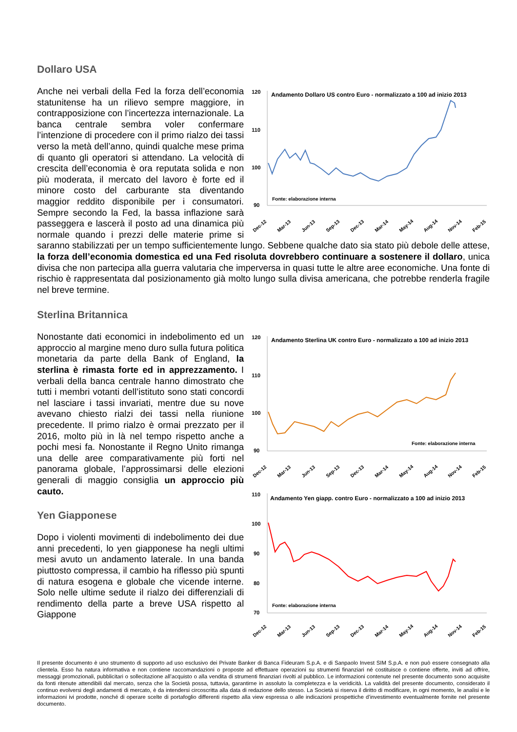Dollaro USA
120
110
100
90
Andamento Dollaro US contro Euro - normalizzato a 100 ad inizio 2013
Fonte: elaborazione interna
Dec-12
Mar-13
Jun-13
Sep-13
Dec-13
Mar-14
May-14
Aug-14
Nov-14
Feb-15
Anche nei verbali della Fed la forza dell’economia statunitense ha un rilievo sempre maggiore, in contrapposizione con l’incertezza internazionale. La banca centrale sembra voler confermare l’intenzione di procedere con il primo rialzo dei tassi verso la metà dell’anno, quindi qualche mese prima di quanto gli operatori si attendano. La velocità di crescita dell’economia è ora reputata solida e non più moderata, il mercato del lavoro è forte ed il minore costo del carburante sta diventando maggior reddito disponibile per i consumatori. Sempre secondo la Fed, la bassa inflazione sarà passeggera e lascerà il posto ad una dinamica più normale quando i prezzi delle materie prime si saranno stabilizzati per un tempo sufficientemente lungo. Sebbene qualche dato sia stato più debole delle attese, la forza dell’economia domestica ed una Fed risoluta dovrebbero continuare a sostenere il dollaro, unica divisa che non partecipa alla guerra valutaria che imperversa in quasi tutte le altre aree economiche. Una fonte di rischio è rappresentata dal posizionamento già molto lungo sulla divisa americana, che potrebbe renderla fragile nel breve termine.
Sterlina Britannica
120
110
100
90
Andamento Sterlina UK contro Euro - normalizzato a 100 ad inizio 2013
Fonte: elaborazione interna
Dec-12
Mar-13
Jun-13
Sep-13
Dec-13
Mar-14
May-14
Aug-14
Nov-14
Feb-15
110
100
90
80
70
Andamento Yen giapp. contro Euro - normalizzato a 100 ad inizio 2013
Fonte: elaborazione interna
Dec-12
Mar-13
Jun-13
Sep-13
Dec-13
Mar-14
May-14
Aug-14
Nov-14
Feb-15
Nonostante dati economici in indebolimento ed un approccio al margine meno duro sulla futura politica monetaria da parte della Bank of England, la sterlina è rimasta forte ed in apprezzamento. I verbali della banca centrale hanno dimostrato che tutti i membri votanti dell’istituto sono stati concordi nel lasciare i tassi invariati, mentre due su nove avevano chiesto rialzi dei tassi nella riunione precedente. Il primo rialzo è ormai prezzato per il 2016, molto più in là nel tempo rispetto anche a pochi mesi fa. Nonostante il Regno Unito rimanga una delle aree comparativamente più forti nel panorama globale, l’approssimarsi delle elezioni generali di maggio consiglia un approccio più cauto.
Yen Giapponese
Dopo i violenti movimenti di indebolimento dei due anni precedenti, lo yen giapponese ha negli ultimi mesi avuto un andamento laterale. In una banda piuttosto compressa, il cambio ha riflesso più spunti di natura esogena e globale che vicende interne. Solo nelle ultime sedute il rialzo dei differenziali di rendimento della parte a breve USA rispetto al Giappone
Il presente documento è uno strumento di supporto ad uso esclusivo dei Private Banker di Banca Fideuram S.p.A. e di Sanpaolo Invest SIM S.p.A. e non può essere consegnato alla clientela. Esso ha natura informativa e non contiene raccomandazioni o proposte ad effettuare operazioni su strumenti finanziari né costituisce o contiene offerte, inviti ad offrire, messaggi promozionali, pubblicitari o sollecitazione all’acquisto o alla vendita di strumenti finanziari rivolti al pubblico. Le informazioni contenute nel presente documento sono acquisite da fonti ritenute attendibili dal mercato, senza che la Società possa, tuttavia, garantirne in assoluto la completezza e la veridicità. La validità del presente documento, considerato il continuo evolversi degli andamenti di mercato, è da intendersi circoscritta alla data di redazione dello stesso. La Società si riserva il diritto di modificare, in ogni momento, le analisi e le informazioni ivi prodotte, nonché di operare scelte di portafoglio differenti rispetto alla view espressa o alle indicazioni prospettiche d’investimento eventualmente fornite nel presente documento.